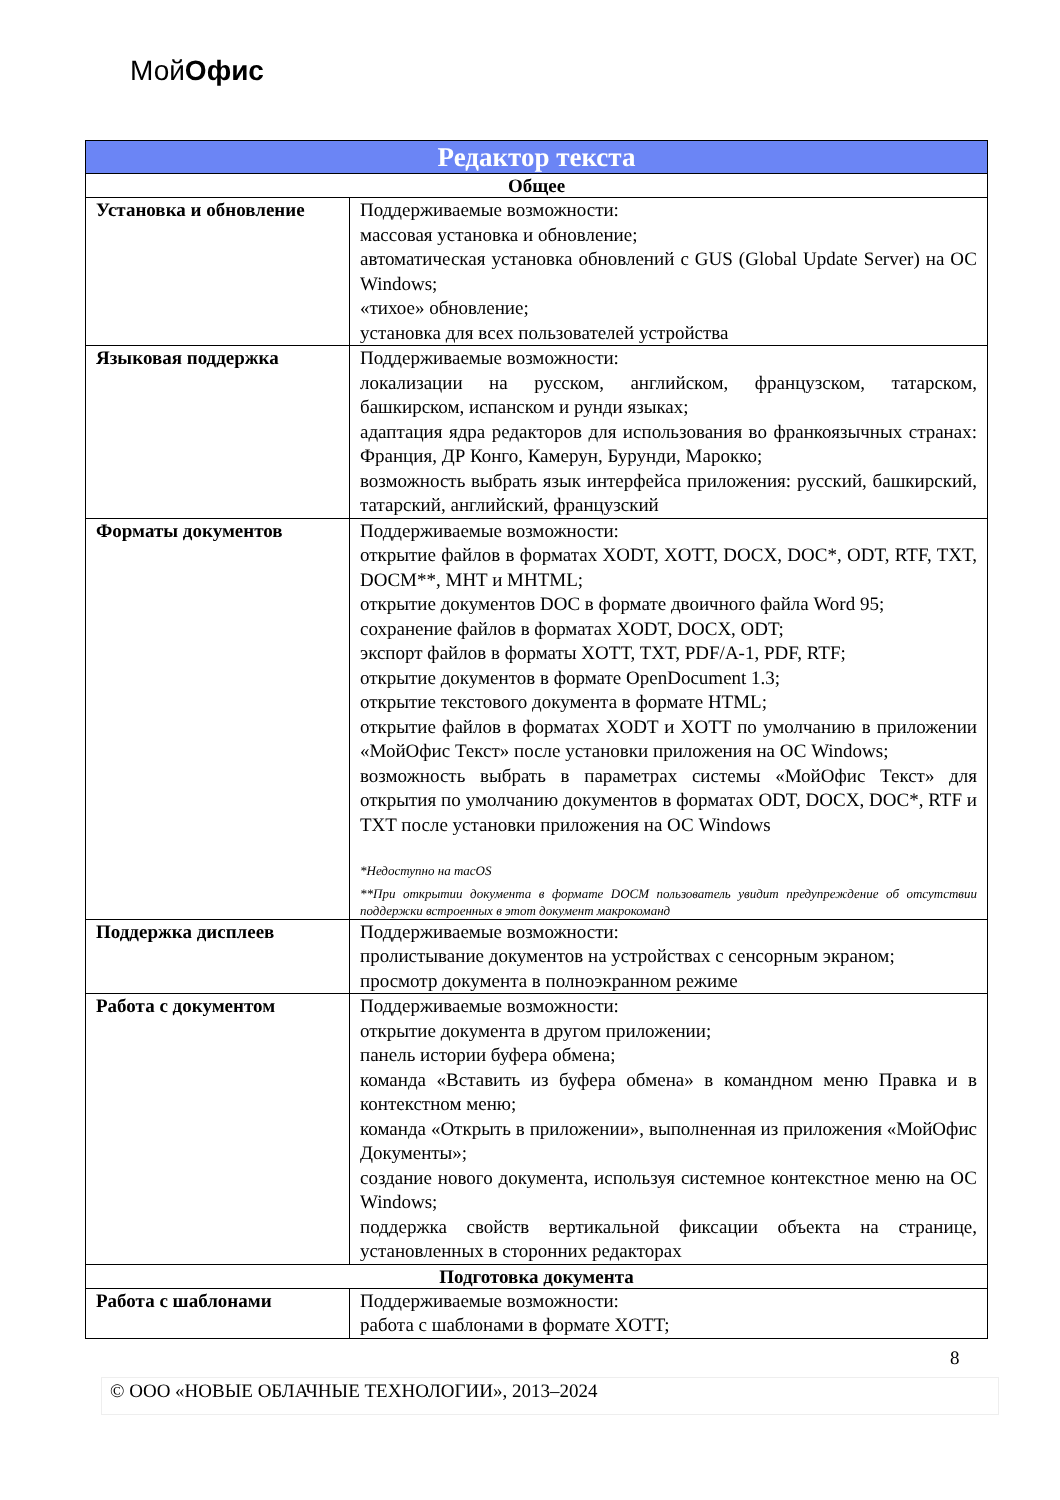МойОфис
| Редактор текста | |
| --- | --- |
| Общее | |
| Установка и обновление | Поддерживаемые возможности: массовая установка и обновление; автоматическая установка обновлений с GUS (Global Update Server) на ОС Windows; «тихое» обновление; установка для всех пользователей устройства |
| Языковая поддержка | Поддерживаемые возможности: локализации на русском, английском, французском, татарском, башкирском, испанском и рунди языках; адаптация ядра редакторов для использования во франкоязычных странах: Франция, ДР Конго, Камерун, Бурунди, Марокко; возможность выбрать язык интерфейса приложения: русский, башкирский, татарский, английский, французский |
| Форматы документов | Поддерживаемые возможности: открытие файлов в форматах XODT, XOTT, DOCX, DOC*, ODT, RTF, TXT, DOCM**, MHT и MHTML; открытие документов DOC в формате двоичного файла Word 95; сохранение файлов в форматах XODT, DOCX, ODT; экспорт файлов в форматы XOTT, TXT, PDF/A-1, PDF, RTF; открытие документов в формате OpenDocument 1.3; открытие текстового документа в формате HTML; открытие файлов в форматах XODT и XOTT по умолчанию в приложении «МойОфис Текст» после установки приложения на ОС Windows; возможность выбрать в параметрах системы «МойОфис Текст» для открытия по умолчанию документов в форматах ODT, DOCX, DOC*, RTF и TXT после установки приложения на ОС Windows *Недоступно на macOS **При открытии документа в формате DOCM пользователь увидит предупреждение об отсутствии поддержки встроенных в этот документ макрокоманд |
| Поддержка дисплеев | Поддерживаемые возможности: пролистывание документов на устройствах с сенсорным экраном; просмотр документа в полноэкранном режиме |
| Работа с документом | Поддерживаемые возможности: открытие документа в другом приложении; панель истории буфера обмена; команда «Вставить из буфера обмена» в командном меню Правка и в контекстном меню; команда «Открыть в приложении», выполненная из приложения «МойОфис Документы»; создание нового документа, используя системное контекстное меню на ОС Windows; поддержка свойств вертикальной фиксации объекта на странице, установленных в сторонних редакторах |
| Подготовка документа | |
| Работа с шаблонами | Поддерживаемые возможности: работа с шаблонами в формате XOTT; |
8
© ООО «НОВЫЕ ОБЛАЧНЫЕ ТЕХНОЛОГИИ», 2013–2024